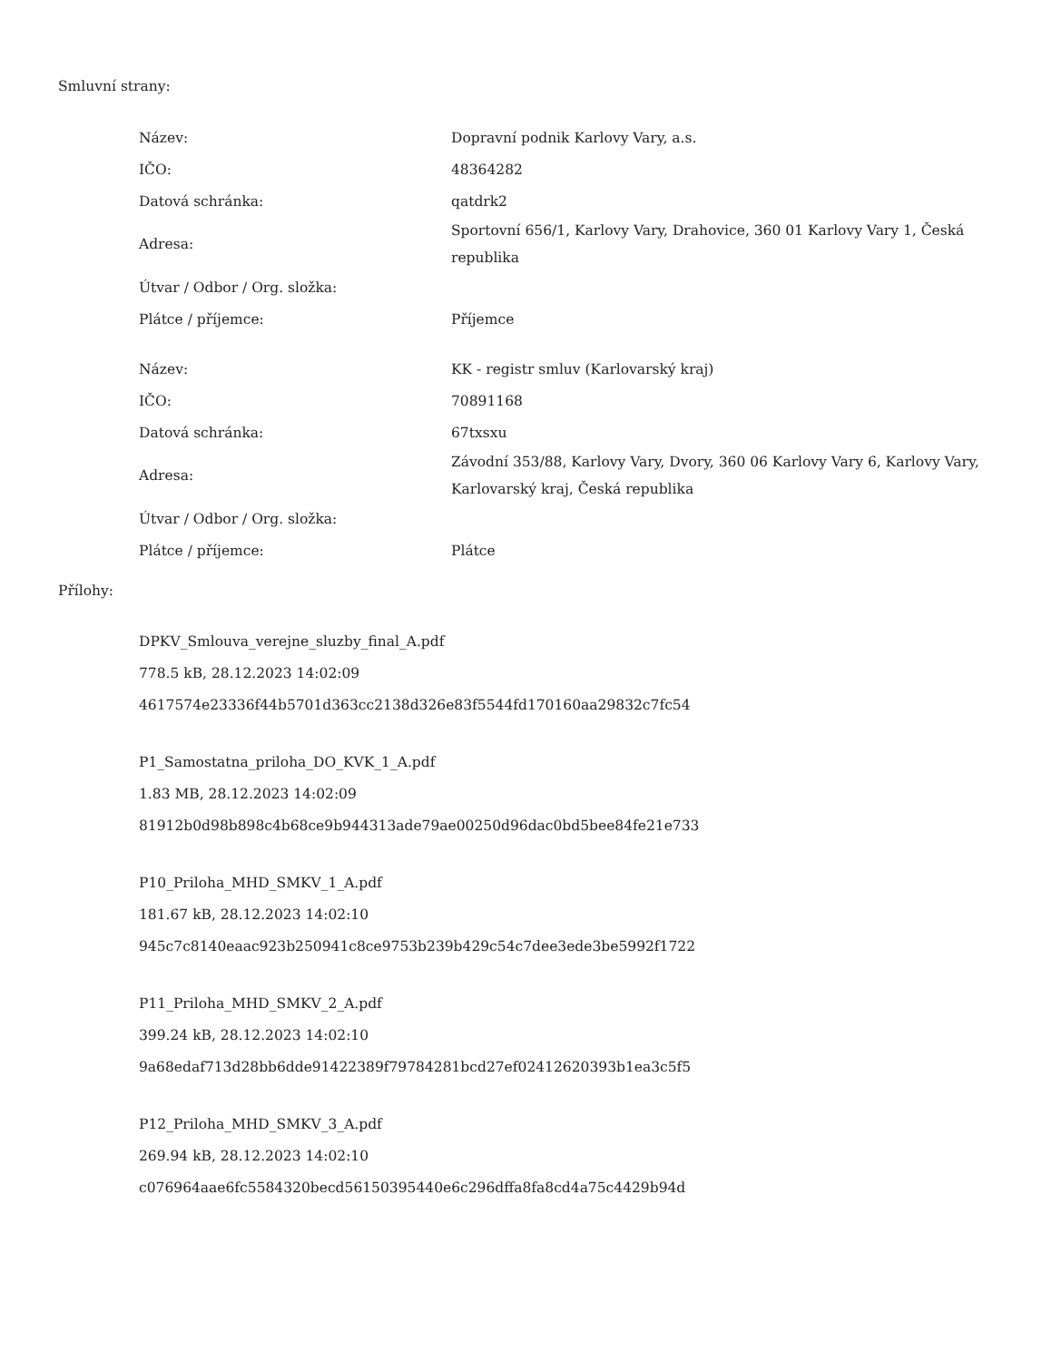Smluvní strany:
| Název: | Dopravní podnik Karlovy Vary, a.s. |
| IČO: | 48364282 |
| Datová schránka: | qatdrk2 |
| Adresa: | Sportovní 656/1, Karlovy Vary, Drahovice, 360 01 Karlovy Vary 1, Česká republika |
| Útvar / Odbor / Org. složka: | |
| Plátce / příjemce: | Příjemce |
| Název: | KK - registr smluv (Karlovarský kraj) |
| IČO: | 70891168 |
| Datová schránka: | 67txsxu |
| Adresa: | Závodní 353/88, Karlovy Vary, Dvory, 360 06 Karlovy Vary 6, Karlovy Vary, Karlovarský kraj, Česká republika |
| Útvar / Odbor / Org. složka: | |
| Plátce / příjemce: | Plátce |
Přílohy:
DPKV_Smlouva_verejne_sluzby_final_A.pdf
778.5 kB, 28.12.2023 14:02:09
4617574e23336f44b5701d363cc2138d326e83f5544fd170160aa29832c7fc54
P1_Samostatna_priloha_DO_KVK_1_A.pdf
1.83 MB, 28.12.2023 14:02:09
81912b0d98b898c4b68ce9b944313ade79ae00250d96dac0bd5bee84fe21e733
P10_Priloha_MHD_SMKV_1_A.pdf
181.67 kB, 28.12.2023 14:02:10
945c7c8140eaac923b250941c8ce9753b239b429c54c7dee3ede3be5992f1722
P11_Priloha_MHD_SMKV_2_A.pdf
399.24 kB, 28.12.2023 14:02:10
9a68edaf713d28bb6dde91422389f79784281bcd27ef02412620393b1ea3c5f5
P12_Priloha_MHD_SMKV_3_A.pdf
269.94 kB, 28.12.2023 14:02:10
c076964aae6fc5584320becd56150395440e6c296dffa8fa8cd4a75c4429b94d